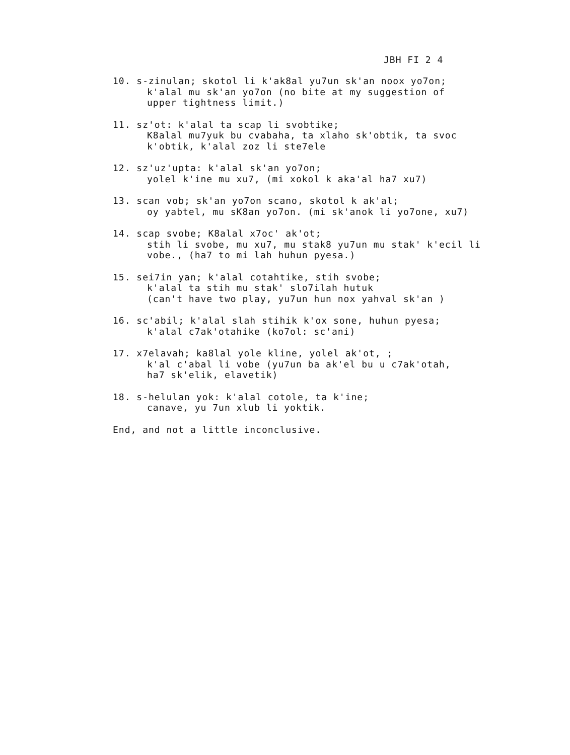JBH FI 2 4
10. s-zinulan; skotol li k'ak8al yu7un sk'an noox yo7on;
k'alal mu sk'an yo7on (no bite at my suggestion of
upper tightness limit.)
11. sz'ot: k'alal ta scap li svobtike;
K8alal mu7yuk bu cvabaha, ta xlaho sk'obtik, ta svoc
k'obtik, k'alal zoz li ste7ele
12. sz'uz'upta: k'alal sk'an yo7on;
yolel k'ine mu xu7, (mi xokol k aka'al ha7 xu7)
13. scan vob; sk'an yo7on scano, skotol k ak'al;
oy yabtel, mu sK8an yo7on. (mi sk'anok li yo7one, xu7)
14. scap svobe; K8alal x7oc' ak'ot;
stih li svobe, mu xu7, mu stak8 yu7un mu stak' k'ecil li
vobe., (ha7 to mi lah huhun pyesa.)
15. sei7in yan; k'alal cotahtike, stih svobe;
k'alal ta stih mu stak' slo7ilah hutuk
(can't have two play, yu7un hun nox yahval sk'an )
16. sc'abil; k'alal slah stihik k'ox sone, huhun pyesa;
k'alal c7ak'otahike (ko7ol: sc'ani)
17. x7elavah; ka8lal yole kline, yolel ak'ot, ;
k'al c'abal li vobe (yu7un ba ak'el bu u c7ak'otah,
ha7 sk'elik, elavetik)
18. s-helulan yok: k'alal cotole, ta k'ine;
canave, yu 7un xlub li yoktik.
End, and not a little inconclusive.